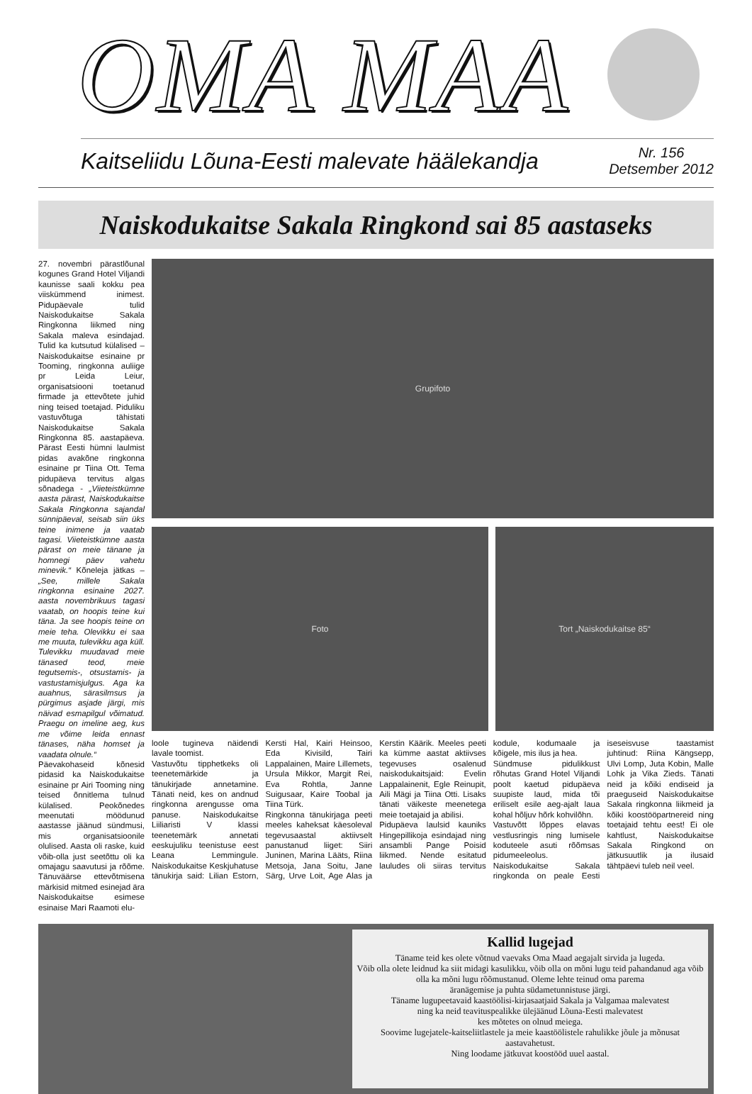OMA MAA
Kaitseliidu Lõuna-Eesti malevate häälekandja
Nr. 156
Detsember 2012
Naiskodukaitse Sakala Ringkond sai 85 aastaseks
27. novembri pärastlõunal kogunes Grand Hotel Viljandi kaunisse saali kokku pea viiskümmend inimest. Pidupäevale tulid Naiskodukaitse Sakala Ringkonna liikmed ning Sakala maleva esindajad. Tulid ka kutsutud külalised – Naiskodukaitse esinaine pr Tooming, ringkonna auliige pr Leida Leiur, organisatsiooni toetanud firmade ja ettevõtete juhid ning teised toetajad. Piduliku vastuvõtuga tähistati Naiskodukaitse Sakala Ringkonna 85. aastapäeva. Pärast Eesti hümni laulmist pidas avakõne ringkonna esinaine pr Tiina Ott. Tema pidupäeva tervitus algas sõnadega - „Viieteistkümne aasta pärast, Naiskodukaitse Sakala Ringkonna sajandal sünnipäeval, seisab siin üks teine inimene ja vaatab tagasi. Viieteistkümne aasta pärast on meie tänane ja homnegi päev vahetu minevik.“ Kõneleja jätkas – „See, millele Sakala ringkonna esinaine 2027. aasta novembrikuus tagasi vaatab, on hoopis teine kui täna. Ja see hoopis teine on meie teha. Olevikku ei saa me muuta, tulevikku aga küll. Tulevikku muudavad meie tänased teod, meie tegutsemis-, otsustamis- ja vastustamisjulgus. Aga ka auahnus, särasilmsus ja pürgimus asjade järgi, mis näivad esmapilgul võimatud. Praegu on imeline aeg, kus me võime leida ennast tänases, näha homset ja vaadata olnule.“
Päevakohaseid kõnesid pidasid ka Naiskodukaitse esinaine pr Airi Tooming ning teised õnnitlema tulnud külalised. Peokõnedes meenutati möödunud aastasse jäänud sündmusi, mis organisatsioonile olulised. Aasta oli raske, kuid võib-olla just seetõttu oli ka omajagu saavutusi ja rõõme. Tänuväärse ettevõtmisena märkisid mitmed esinejad ära Naiskodukaitse esimese esinaise Mari Raamoti elu-
Grupifoto
Foto Tort „Naiskodukaitse 85“
loole tugineva näidendi lavale toomist.
Vastuvõtu tipphetkeks oli teenetemärkide ja tänukirjade annetamine. Tänati neid, kes on andnud ringkonna arengusse oma panuse. Naiskodukaitse Liiliaristi V klassi teenetemärk annetati eeskujuliku teenistuse eest Leana Lemmingule. Naiskodukaitse Keskjuhatuse tänukirja said: Lilian Estorn, Kersti Hal, Kairi Heinsoo, Eda Kivisild, Tairi Lappalainen, Maire Lillemets, Ursula Mikkor, Margit Rei, Eva Rohtla, Janne Suigusaar, Kaire Toobal ja Tiina Türk.
Ringkonna tänukirjaga peeti meeles kaheksat käesoleval tegevusaastal aktiivselt panustanud liiget: Siiri Juninen, Marina Lääts, Riina Metsoja, Jana Soitu, Jane Särg, Urve Loit, Age Alas ja Kerstin Käärik. Meeles peeti ka kümme aastat aktiivses tegevuses osalenud naiskodukaitsjaid: Evelin Lappalainenit, Egle Reinupit, Aili Mägi ja Tiina Otti. Lisaks tänati väikeste meenetega meie toetajaid ja abilisi.
Pidupäeva laulsid kauniks Hingepillikoja esindajad ning ansambli Pange Poisid liikmed. Nende esitatud lauludes oli siiras tervitus kodule, kodumaale ja kõigele, mis ilus ja hea.
Sündmuse pidulikkust rõhutas Grand Hotel Viljandi poolt kaetud pidupäeva suupiste laud, mida tõi eriliselt esile aeg-ajalt laua kohal hõljuv hõrk kohvilõhn.
Vastuvõtt lõppes elavas vestlusringis ning lumisele koduteele asuti rõõmsas pidumeeleolus.
Naiskodukaitse Sakala ringkonda on peale Eesti iseseisvuse taastamist juhtinud: Riina Kängsepp, Ulvi Lomp, Juta Kobin, Malle Lohk ja Vika Zieds. Tänati neid ja kõiki endiseid ja praeguseid Naiskodukaitse Sakala ringkonna liikmeid ja kõiki koostööpartnereid ning toetajaid tehtu eest! Ei ole kahtlust, Naiskodukaitse Sakala Ringkond on jätkusuutlik ja ilusaid tähtpäevi tuleb neil veel.
Kallid lugejad
Täname teid kes olete võtnud vaevaks Oma Maad aegajalt sirvida ja lugeda.
Võib olla olete leidnud ka siit midagi kasulikku, võib olla on mõni lugu teid pahandanud aga võib olla ka mõni lugu rõõmustanud. Oleme lehte teinud oma parema
äranägemise ja puhta südametunnistuse järgi.
Täname lugupeetavaid kaastöölisi-kirjasaatjaid Sakala ja Valgamaa malevatest
ning ka neid teavituspealikke ülejäänud Lõuna-Eesti malevatest
kes mõtetes on olnud meiega.
Soovime lugejatele-kaitseliitlastele ja meie kaastöölistele rahulikke jõule ja mõnusat aastavahetust.
Ning loodame jätkuvat koostööd uuel aastal.